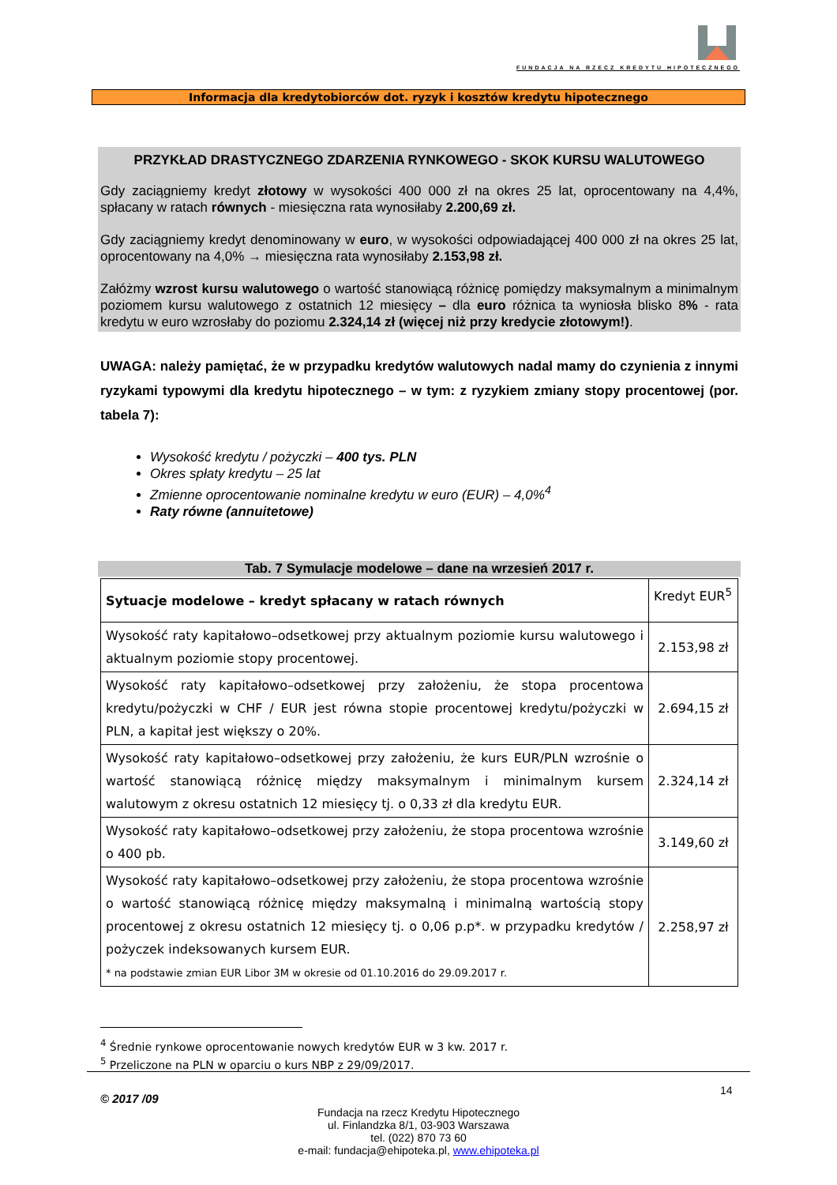FUNDACJA NA RZECZ KREDYTU HIPOTECZNEGO
Informacja dla kredytobiorców dot. ryzyk i kosztów kredytu hipotecznego
PRZYKŁAD DRASTYCZNEGO ZDARZENIA RYNKOWEGO - SKOK KURSU WALUTOWEGO
Gdy zaciągniemy kredyt złotowy w wysokości 400 000 zł na okres 25 lat, oprocentowany na 4,4%, spłacany w ratach równych - miesięczna rata wynosiłaby 2.200,69 zł.
Gdy zaciągniemy kredyt denominowany w euro, w wysokości odpowiadającej 400 000 zł na okres 25 lat, oprocentowany na 4,0% → miesięczna rata wynosiłaby 2.153,98 zł.
Załóżmy wzrost kursu walutowego o wartość stanowiącą różnicę pomiędzy maksymalnym a minimalnym poziomem kursu walutowego z ostatnich 12 miesięcy – dla euro różnica ta wyniosła blisko 8% - rata kredytu w euro wzrosłaby do poziomu 2.324,14 zł (więcej niż przy kredycie złotowym!).
UWAGA: należy pamiętać, że w przypadku kredytów walutowych nadal mamy do czynienia z innymi ryzykami typowymi dla kredytu hipotecznego – w tym: z ryzykiem zmiany stopy procentowej (por. tabela 7):
Wysokość kredytu / pożyczki – 400 tys. PLN
Okres spłaty kredytu – 25 lat
Zmienne oprocentowanie nominalne kredytu w euro (EUR) – 4,0%<sup>4</sup>
Raty równe (annuitetowe)
Tab. 7 Symulacje modelowe – dane na wrzesień 2017 r.
| Sytuacje modelowe – kredyt spłacany w ratach równych | Kredyt EUR<sup>5</sup> |
| --- | --- |
| Wysokość raty kapitałowo–odsetkowej przy aktualnym poziomie kursu walutowego i aktualnym poziomie stopy procentowej. | 2.153,98 zł |
| Wysokość raty kapitałowo–odsetkowej przy założeniu, że stopa procentowa kredytu/pożyczki w CHF / EUR jest równa stopie procentowej kredytu/pożyczki w PLN, a kapitał jest większy o 20%. | 2.694,15 zł |
| Wysokość raty kapitałowo–odsetkowej przy założeniu, że kurs EUR/PLN wzrośnie o wartość stanowiącą różnicę między maksymalnym i minimalnym kursem walutowym z okresu ostatnich 12 miesięcy tj. o 0,33 zł dla kredytu EUR. | 2.324,14 zł |
| Wysokość raty kapitałowo–odsetkowej przy założeniu, że stopa procentowa wzrośnie o 400 pb. | 3.149,60 zł |
| Wysokość raty kapitałowo–odsetkowej przy założeniu, że stopa procentowa wzrośnie o wartość stanowiącą różnicę między maksymalną i minimalną wartością stopy procentowej z okresu ostatnich 12 miesięcy tj. o 0,06 p.p*. w przypadku kredytów / pożyczek indeksowanych kursem EUR. * na podstawie zmian EUR Libor 3M w okresie od 01.10.2016 do 29.09.2017 r. | 2.258,97 zł |
<sup>4</sup> Średnie rynkowe oprocentowanie nowych kredytów EUR w 3 kw. 2017 r.
<sup>5</sup> Przeliczone na PLN w oparciu o kurs NBP z 29/09/2017.
© 2017 /09
14
Fundacja na rzecz Kredytu Hipotecznego
ul. Finlandzka 8/1, 03-903 Warszawa
tel. (022) 870 73 60
e-mail: fundacja@ehipoteka.pl, www.ehipoteka.pl